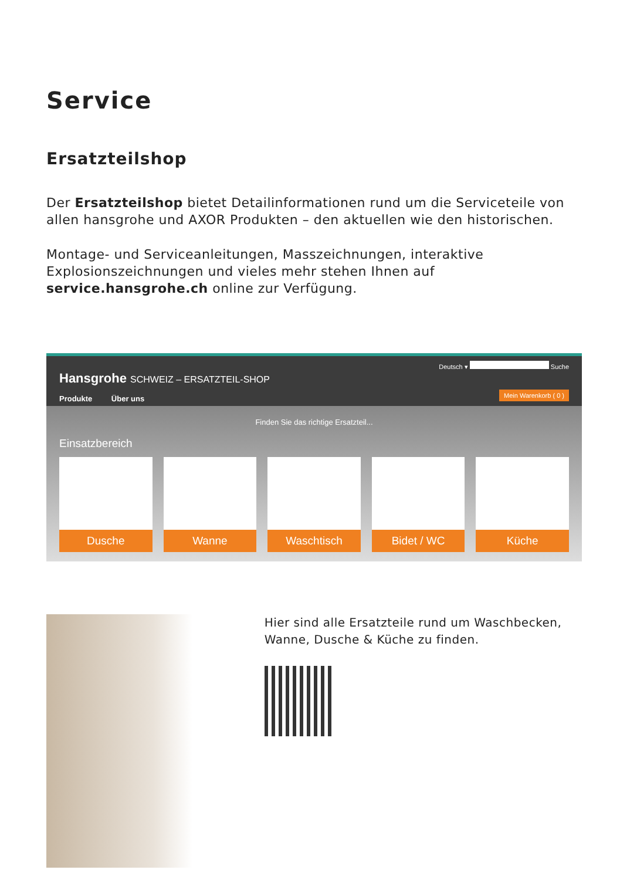Service
Ersatzteilshop
Der Ersatzteilshop bietet Detailinformationen rund um die Serviceteile von allen hansgrohe und AXOR Produkten – den aktuellen wie den historischen.
Montage- und Serviceanleitungen, Masszeichnungen, interaktive Explosionszeichnungen und vieles mehr stehen Ihnen auf service.hansgrohe.ch online zur Verfügung.
Hansgrohe SCHWEIZ – ERSATZTEIL-SHOP
Produkte Über uns
Deutsch ▾ Suche
Mein Warenkorb ( 0 )
Finden Sie das richtige Ersatzteil...
Einsatzbereich
Dusche Wanne Waschtisch Bidet / WC Küche
Hier sind alle Ersatzteile rund um Waschbecken, Wanne, Dusche & Küche zu finden.